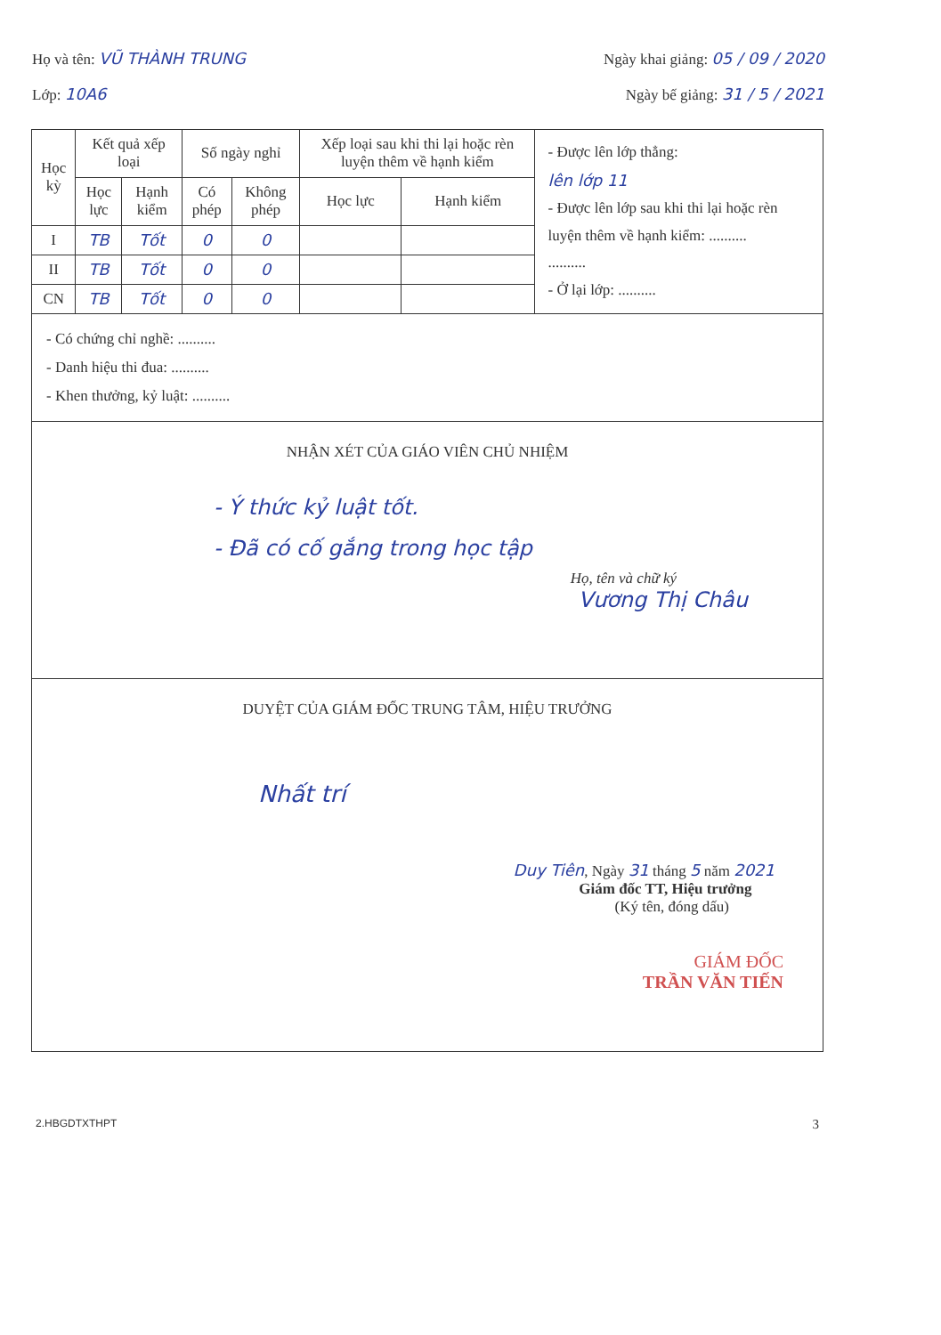Họ và tên: VŨ THÀNH TRUNG Ngày khai giảng: 05 / 09 / 2020
Lớp: 10A6 Ngày bế giảng: 31 / 5 / 2021
| Học kỳ | Kết quả xếp loại | | Số ngày nghỉ | | Xếp loại sau khi thi lại hoặc rèn luyện thêm về hạnh kiểm | | - Được lên lớp thẳng: lên lớp 11 - Được lên lớp sau khi thi lại hoặc rèn luyện thêm về hạnh kiểm: .......... .......... - Ở lại lớp: .......... |
| | Học lực | Hạnh kiểm | Có phép | Không phép | Học lực | Hạnh kiểm | |
| I | TB | Tốt | 0 | 0 | | | |
| II | TB | Tốt | 0 | 0 | | | |
| CN | TB | Tốt | 0 | 0 | | | |
| - Có chứng chỉ nghề: .......... - Danh hiệu thi đua: .......... - Khen thưởng, kỷ luật: .......... | | | | | | | |
| NHẬN XÉT CỦA GIÁO VIÊN CHỦ NHIỆM - Ý thức kỷ luật tốt. - Đã có cố gắng trong học tập Họ, tên và chữ ký Vương Thị Châu | | | | | | | |
| DUYỆT CỦA GIÁM ĐỐC TRUNG TÂM, HIỆU TRƯỞNG Nhất trí Duy Tiên , Ngày 31 tháng 5 năm 2021 Giám đốc TT, Hiệu trưởng (Ký tên, đóng dấu) GIÁM ĐỐC TRẦN VĂN TIẾN | | | | | | | |
2.HBGDTXTHPT 3